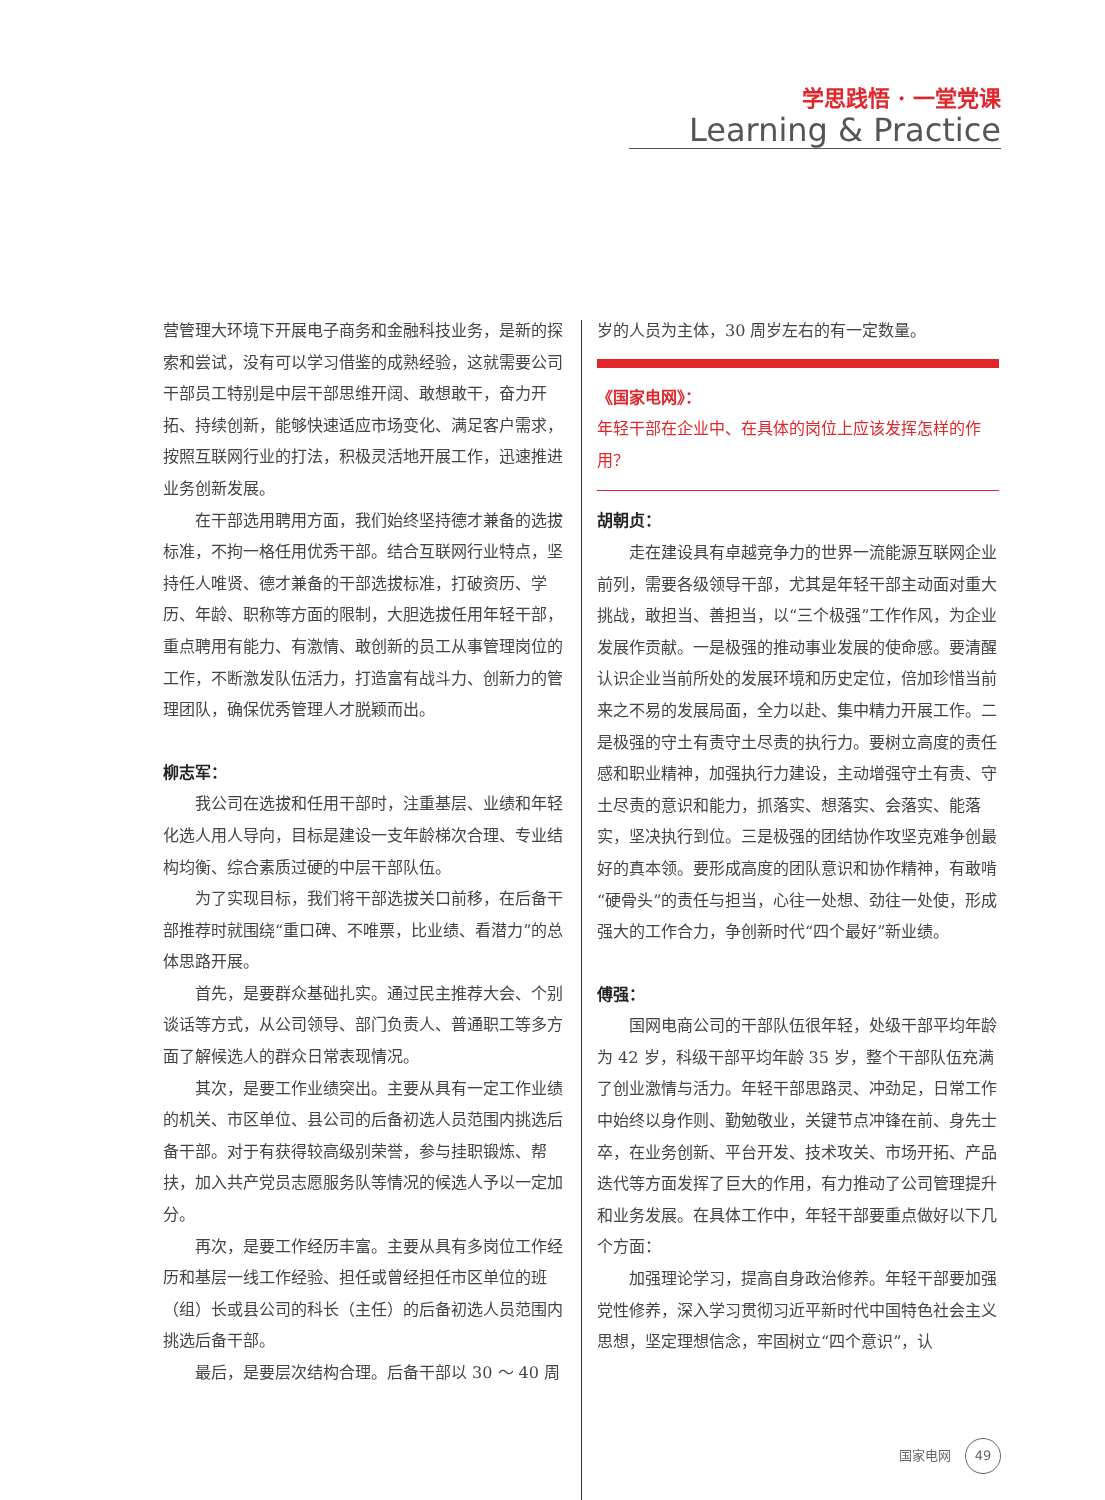学思践悟 · 一堂党课
Learning & Practice
营管理大环境下开展电子商务和金融科技业务，是新的探索和尝试，没有可以学习借鉴的成熟经验，这就需要公司干部员工特别是中层干部思维开阔、敢想敢干，奋力开拓、持续创新，能够快速适应市场变化、满足客户需求，按照互联网行业的打法，积极灵活地开展工作，迅速推进业务创新发展。
在干部选用聘用方面，我们始终坚持德才兼备的选拔标准，不拘一格任用优秀干部。结合互联网行业特点，坚持任人唯贤、德才兼备的干部选拔标准，打破资历、学历、年龄、职称等方面的限制，大胆选拔任用年轻干部，重点聘用有能力、有激情、敢创新的员工从事管理岗位的工作，不断激发队伍活力，打造富有战斗力、创新力的管理团队，确保优秀管理人才脱颖而出。
柳志军：
我公司在选拔和任用干部时，注重基层、业绩和年轻化选人用人导向，目标是建设一支年龄梯次合理、专业结构均衡、综合素质过硬的中层干部队伍。
为了实现目标，我们将干部选拔关口前移，在后备干部推荐时就围绕“重口碑、不唯票，比业绩、看潜力”的总体思路开展。
首先，是要群众基础扎实。通过民主推荐大会、个别谈话等方式，从公司领导、部门负责人、普通职工等多方面了解候选人的群众日常表现情况。
其次，是要工作业绩突出。主要从具有一定工作业绩的机关、市区单位、县公司的后备初选人员范围内挑选后备干部。对于有获得较高级别荣誉，参与挂职锻炼、帮扶，加入共产党员志愿服务队等情况的候选人予以一定加分。
再次，是要工作经历丰富。主要从具有多岗位工作经历和基层一线工作经验、担任或曾经担任市区单位的班（组）长或县公司的科长（主任）的后备初选人员范围内挑选后备干部。
最后，是要层次结构合理。后备干部以 30 ～ 40 周
岁的人员为主体，30 周岁左右的有一定数量。
《国家电网》：
年轻干部在企业中、在具体的岗位上应该发挥怎样的作用？
胡朝贞：
走在建设具有卓越竞争力的世界一流能源互联网企业前列，需要各级领导干部，尤其是年轻干部主动面对重大挑战，敢担当、善担当，以“三个极强”工作作风，为企业发展作贡献。一是极强的推动事业发展的使命感。要清醒认识企业当前所处的发展环境和历史定位，倍加珍惜当前来之不易的发展局面，全力以赴、集中精力开展工作。二是极强的守土有责守土尽责的执行力。要树立高度的责任感和职业精神，加强执行力建设，主动增强守土有责、守土尽责的意识和能力，抓落实、想落实、会落实、能落实，坚决执行到位。三是极强的团结协作攻坚克难争创最好的真本领。要形成高度的团队意识和协作精神，有敢啃“硬骨头”的责任与担当，心往一处想、劲往一处使，形成强大的工作合力，争创新时代“四个最好”新业绩。
傅强：
国网电商公司的干部队伍很年轻，处级干部平均年龄为 42 岁，科级干部平均年龄 35 岁，整个干部队伍充满了创业激情与活力。年轻干部思路灵、冲劲足，日常工作中始终以身作则、勤勉敬业，关键节点冲锋在前、身先士卒，在业务创新、平台开发、技术攻关、市场开拓、产品迭代等方面发挥了巨大的作用，有力推动了公司管理提升和业务发展。在具体工作中，年轻干部要重点做好以下几个方面：
加强理论学习，提高自身政治修养。年轻干部要加强党性修养，深入学习贯彻习近平新时代中国特色社会主义思想，坚定理想信念，牢固树立“四个意识”，认
国家电网 49